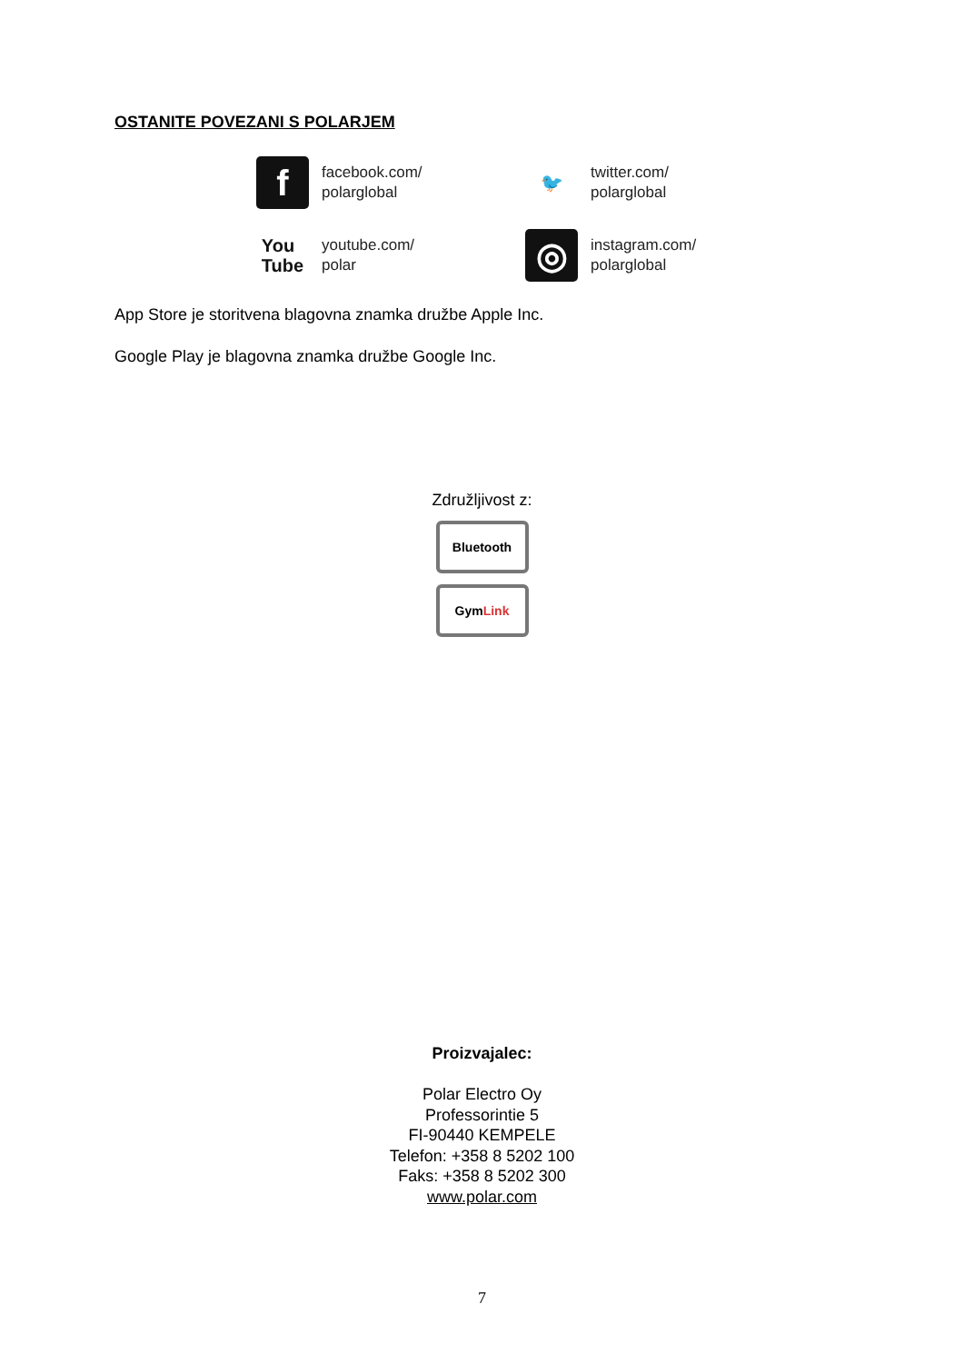OSTANITE POVEZANI S POLARJEM
f
facebook.com/
polarglobal
🐦
twitter.com/
polarglobal
You
Tube
youtube.com/
polar
◎
instagram.com/
polarglobal
App Store je storitvena blagovna znamka družbe Apple Inc.
Google Play je blagovna znamka družbe Google Inc.
Združljivost z:
Bluetooth
Gym Link
Proizvajalec:
Polar Electro Oy
Professorintie 5
FI-90440 KEMPELE
Telefon: +358 8 5202 100
Faks: +358 8 5202 300
www.polar.com
7